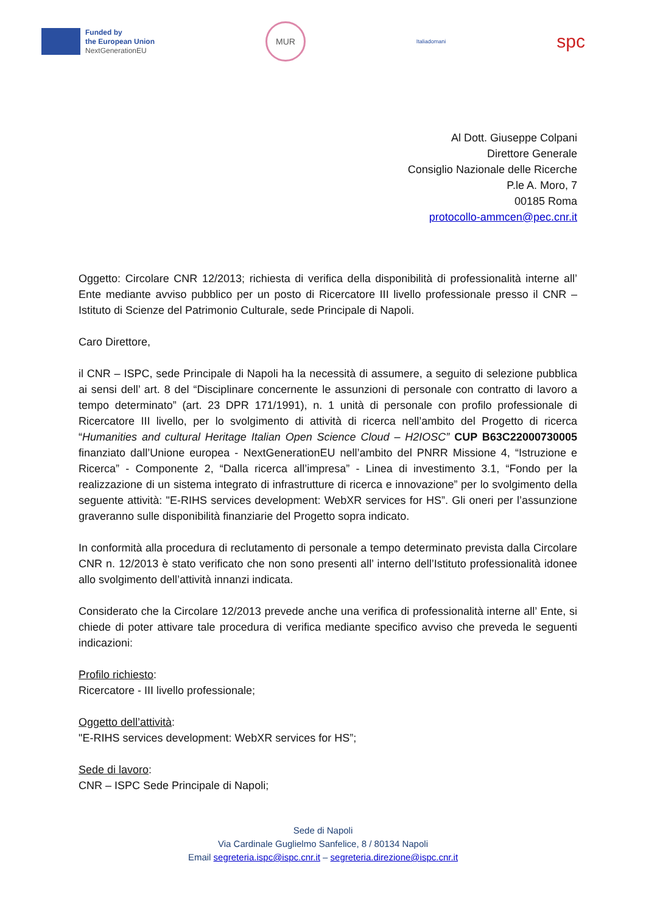Funded by
the European Union
NextGenerationEU
MUR
Italiadomani
spc
Al Dott. Giuseppe Colpani
Direttore Generale
Consiglio Nazionale delle Ricerche
P.le A. Moro, 7
00185 Roma
protocollo-ammcen@pec.cnr.it
Oggetto: Circolare CNR 12/2013; richiesta di verifica della disponibilità di professionalità interne all’ Ente mediante avviso pubblico per un posto di Ricercatore III livello professionale presso il CNR – Istituto di Scienze del Patrimonio Culturale, sede Principale di Napoli.
Caro Direttore,
il CNR – ISPC, sede Principale di Napoli ha la necessità di assumere, a seguito di selezione pubblica ai sensi dell’ art. 8 del “Disciplinare concernente le assunzioni di personale con contratto di lavoro a tempo determinato” (art. 23 DPR 171/1991), n. 1 unità di personale con profilo professionale di Ricercatore III livello, per lo svolgimento di attività di ricerca nell’ambito del Progetto di ricerca “Humanities and cultural Heritage Italian Open Science Cloud – H2IOSC” CUP B63C22000730005 finanziato dall’Unione europea - NextGenerationEU nell’ambito del PNRR Missione 4, “Istruzione e Ricerca” - Componente 2, “Dalla ricerca all’impresa” - Linea di investimento 3.1, “Fondo per la realizzazione di un sistema integrato di infrastrutture di ricerca e innovazione” per lo svolgimento della seguente attività: "E-RIHS services development: WebXR services for HS”. Gli oneri per l’assunzione graveranno sulle disponibilità finanziarie del Progetto sopra indicato.
In conformità alla procedura di reclutamento di personale a tempo determinato prevista dalla Circolare CNR n. 12/2013 è stato verificato che non sono presenti all’ interno dell’Istituto professionalità idonee allo svolgimento dell’attività innanzi indicata.
Considerato che la Circolare 12/2013 prevede anche una verifica di professionalità interne all’ Ente, si chiede di poter attivare tale procedura di verifica mediante specifico avviso che preveda le seguenti indicazioni:
Profilo richiesto:
Ricercatore - III livello professionale;
Oggetto dell’attività:
"E-RIHS services development: WebXR services for HS”;
Sede di lavoro:
CNR – ISPC Sede Principale di Napoli;
Sede di Napoli
Via Cardinale Guglielmo Sanfelice, 8 / 80134 Napoli
Email segreteria.ispc@ispc.cnr.it – segreteria.direzione@ispc.cnr.it